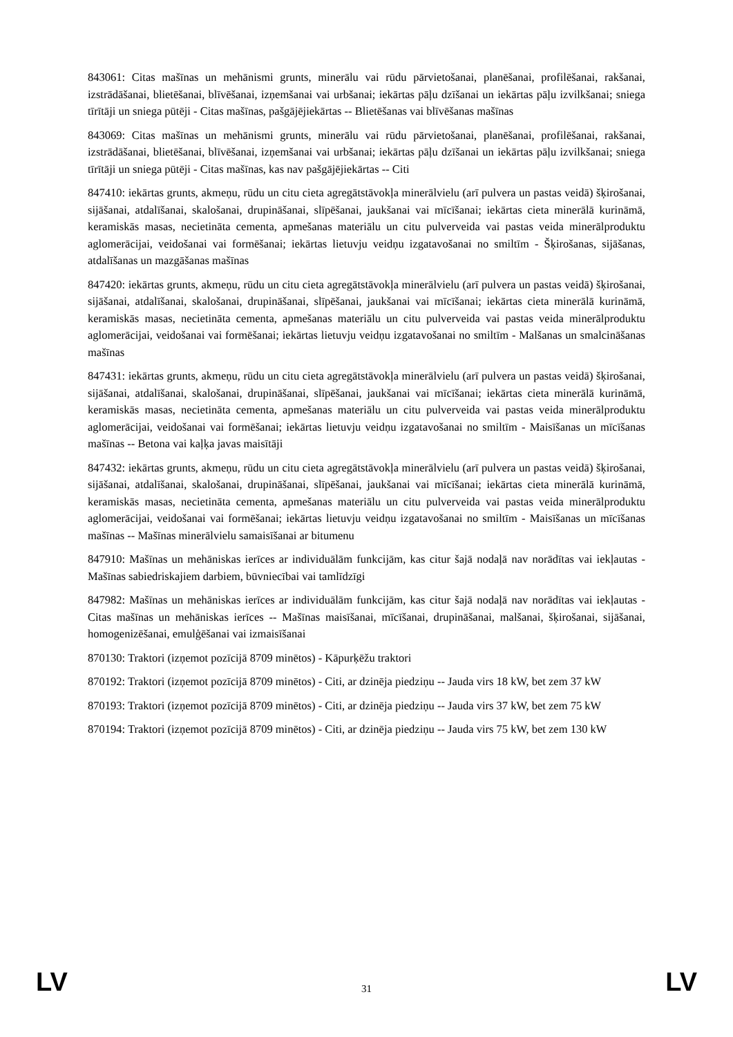843061: Citas mašīnas un mehānismi grunts, minerālu vai rūdu pārvietošanai, planēšanai, profilēšanai, rakšanai, izstrādāšanai, blietēšanai, blīvēšanai, izņemšanai vai urbšanai; iekārtas pāļu dzīšanai un iekārtas pāļu izvilkšanai; sniega tīrītāji un sniega pūtēji - Citas mašīnas, pašgājējiekārtas -- Blietēšanas vai blīvēšanas mašīnas
843069: Citas mašīnas un mehānismi grunts, minerālu vai rūdu pārvietošanai, planēšanai, profilēšanai, rakšanai, izstrādāšanai, blietēšanai, blīvēšanai, izņemšanai vai urbšanai; iekārtas pāļu dzīšanai un iekārtas pāļu izvilkšanai; sniega tīrītāji un sniega pūtēji - Citas mašīnas, kas nav pašgājējiekārtas -- Citi
847410: iekārtas grunts, akmeņu, rūdu un citu cieta agregātstāvokļa minerālvielu (arī pulvera un pastas veidā) šķirošanai, sijāšanai, atdalīšanai, skalošanai, drupināšanai, slīpēšanai, jaukšanai vai mīcīšanai; iekārtas cieta minerālā kurināmā, keramiskās masas, necietināta cementa, apmešanas materiālu un citu pulverveida vai pastas veida minerālproduktu aglomerācijai, veidošanai vai formēšanai; iekārtas lietuvju veidņu izgatavošanai no smiltīm - Šķirošanas, sijāšanas, atdalīšanas un mazgāšanas mašīnas
847420: iekārtas grunts, akmeņu, rūdu un citu cieta agregātstāvokļa minerālvielu (arī pulvera un pastas veidā) šķirošanai, sijāšanai, atdalīšanai, skalošanai, drupināšanai, slīpēšanai, jaukšanai vai mīcīšanai; iekārtas cieta minerālā kurināmā, keramiskās masas, necietināta cementa, apmešanas materiālu un citu pulverveida vai pastas veida minerālproduktu aglomerācijai, veidošanai vai formēšanai; iekārtas lietuvju veidņu izgatavošanai no smiltīm - Malšanas un smalcināšanas mašīnas
847431: iekārtas grunts, akmeņu, rūdu un citu cieta agregātstāvokļa minerālvielu (arī pulvera un pastas veidā) šķirošanai, sijāšanai, atdalīšanai, skalošanai, drupināšanai, slīpēšanai, jaukšanai vai mīcīšanai; iekārtas cieta minerālā kurināmā, keramiskās masas, necietināta cementa, apmešanas materiālu un citu pulverveida vai pastas veida minerālproduktu aglomerācijai, veidošanai vai formēšanai; iekārtas lietuvju veidņu izgatavošanai no smiltīm - Maisīšanas un mīcīšanas mašīnas -- Betona vai kaļķa javas maisītāji
847432: iekārtas grunts, akmeņu, rūdu un citu cieta agregātstāvokļa minerālvielu (arī pulvera un pastas veidā) šķirošanai, sijāšanai, atdalīšanai, skalošanai, drupināšanai, slīpēšanai, jaukšanai vai mīcīšanai; iekārtas cieta minerālā kurināmā, keramiskās masas, necietināta cementa, apmešanas materiālu un citu pulverveida vai pastas veida minerālproduktu aglomerācijai, veidošanai vai formēšanai; iekārtas lietuvju veidņu izgatavošanai no smiltīm - Maisīšanas un mīcīšanas mašīnas -- Mašīnas minerālvielu samaisīšanai ar bitumenu
847910: Mašīnas un mehāniskas ierīces ar individuālām funkcijām, kas citur šajā nodaļā nav norādītas vai iekļautas - Mašīnas sabiedriskajiem darbiem, būvniecībai vai tamlīdzīgi
847982: Mašīnas un mehāniskas ierīces ar individuālām funkcijām, kas citur šajā nodaļā nav norādītas vai iekļautas - Citas mašīnas un mehāniskas ierīces -- Mašīnas maisīšanai, mīcīšanai, drupināšanai, malšanai, šķirošanai, sijāšanai, homogenizēšanai, emulģēšanai vai izmaisīšanai
870130: Traktori (izņemot pozīcijā 8709 minētos) - Kāpurķēžu traktori
870192: Traktori (izņemot pozīcijā 8709 minētos) - Citi, ar dzinēja piedziņu -- Jauda virs 18 kW, bet zem 37 kW
870193: Traktori (izņemot pozīcijā 8709 minētos) - Citi, ar dzinēja piedziņu -- Jauda virs 37 kW, bet zem 75 kW
870194: Traktori (izņemot pozīcijā 8709 minētos) - Citi, ar dzinēja piedziņu -- Jauda virs 75 kW, bet zem 130 kW
LV 31 LV